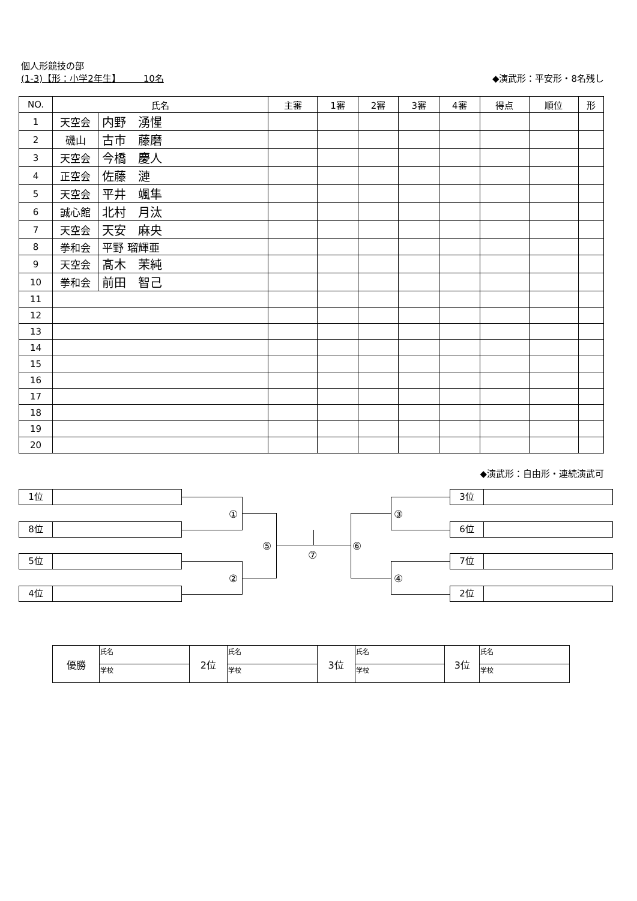個人形競技の部
(1-3)【形：小学2年生】　　　10名 ◆演武形：平安形・8名残し
| NO. | 氏名 | | 主審 | 1審 | 2審 | 3審 | 4審 | 得点 | 順位 | 形 |
| --- | --- | --- | --- | --- | --- | --- | --- | --- | --- | --- |
| 1 | 天空会 | 内野 湧惺 | | | | | | | | |
| 2 | 磯山 | 古市 藤磨 | | | | | | | | |
| 3 | 天空会 | 今橋 慶人 | | | | | | | | |
| 4 | 正空会 | 佐藤 漣 | | | | | | | | |
| 5 | 天空会 | 平井 颯隼 | | | | | | | | |
| 6 | 誠心館 | 北村 月汰 | | | | | | | | |
| 7 | 天空会 | 天安 麻央 | | | | | | | | |
| 8 | 拳和会 | 平野 瑠輝亜 | | | | | | | | |
| 9 | 天空会 | 髙木 茉純 | | | | | | | | |
| 10 | 拳和会 | 前田 智己 | | | | | | | | |
| 11 | | | | | | | | | | |
| 12 | | | | | | | | | | |
| 13 | | | | | | | | | | |
| 14 | | | | | | | | | | |
| 15 | | | | | | | | | | |
| 16 | | | | | | | | | | |
| 17 | | | | | | | | | | |
| 18 | | | | | | | | | | |
| 19 | | | | | | | | | | |
| 20 | | | | | | | | | | |
◆演武形：自由形・連続演武可
1位
8位
5位
4位
3位
6位
7位
2位
①
②
③
④
⑤ ⑥
⑦
| 優勝 | 氏名 | 2位 | 氏名 | 3位 | 氏名 | 3位 | 氏名 |
| | 学校 | | 学校 | | 学校 | | 学校 |